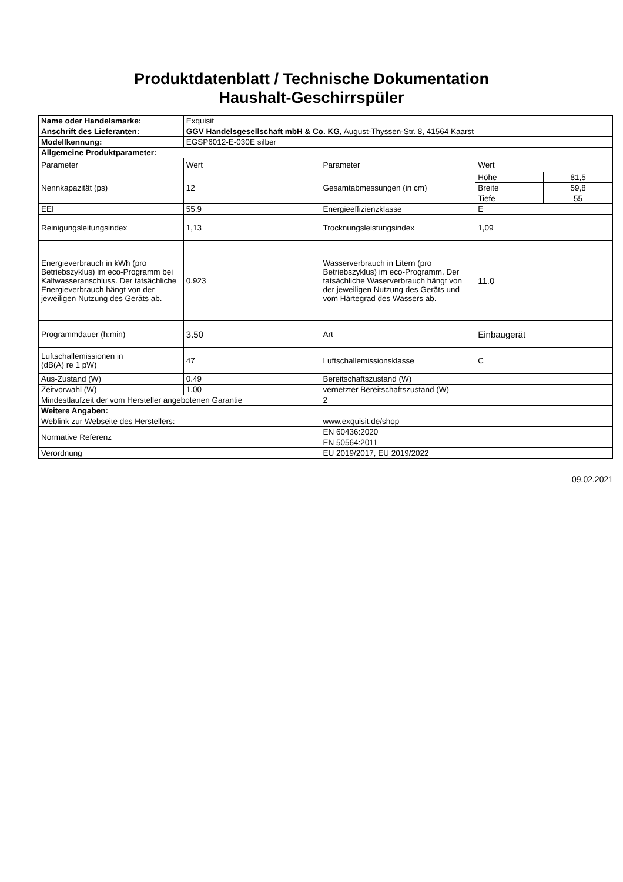Produktdatenblatt / Technische Dokumentation
Haushalt-Geschirrspüler
| Name oder Handelsmarke: | Exquisit | | | |
| Anschrift des Lieferanten: | GGV Handelsgesellschaft mbH & Co. KG, August-Thyssen-Str. 8, 41564 Kaarst | | | |
| Modellkennung: | EGSP6012-E-030E silber | | | |
| Allgemeine Produktparameter: | | | | |
| Parameter | Wert | Parameter | Wert | |
| Nennkapazität (ps) | 12 | Gesamtabmessungen (in cm) | Höhe | 81,5 |
| | | | Breite | 59,8 |
| | | | Tiefe | 55 |
| EEI | 55,9 | Energieeffizienzklasse | E | |
| Reinigungsleitungsindex | 1,13 | Trocknungsleistungsindex | 1,09 | |
| Energieverbrauch in kWh (pro Betriebszyklus) im eco-Programm bei Kaltwasseranschluss. Der tatsächliche Energieverbrauch hängt von der jeweiligen Nutzung des Geräts ab. | 0.923 | Wasserverbrauch in Litern (pro Betriebszyklus) im eco-Programm. Der tatsächliche Waserverbrauch hängt von der jeweiligen Nutzung des Geräts und vom Härtegrad des Wassers ab. | 11.0 | |
| Programmdauer (h:min) | 3.50 | Art | Einbaugerät | |
| Luftschallemissionen in (dB(A) re 1 pW) | 47 | Luftschallemissionsklasse | C | |
| Aus-Zustand (W) | 0.49 | Bereitschaftszustand (W) | | |
| Zeitvorwahl (W) | 1.00 | vernetzter Bereitschaftszustand (W) | | |
| Mindestlaufzeit der vom Hersteller angebotenen Garantie | | 2 | | |
| Weitere Angaben: | | | | |
| Weblink zur Webseite des Herstellers: | | www.exquisit.de/shop | | |
| Normative Referenz | | EN 60436:2020 | | |
| | | EN 50564:2011 | | |
| Verordnung | | EU 2019/2017, EU 2019/2022 | | |
09.02.2021